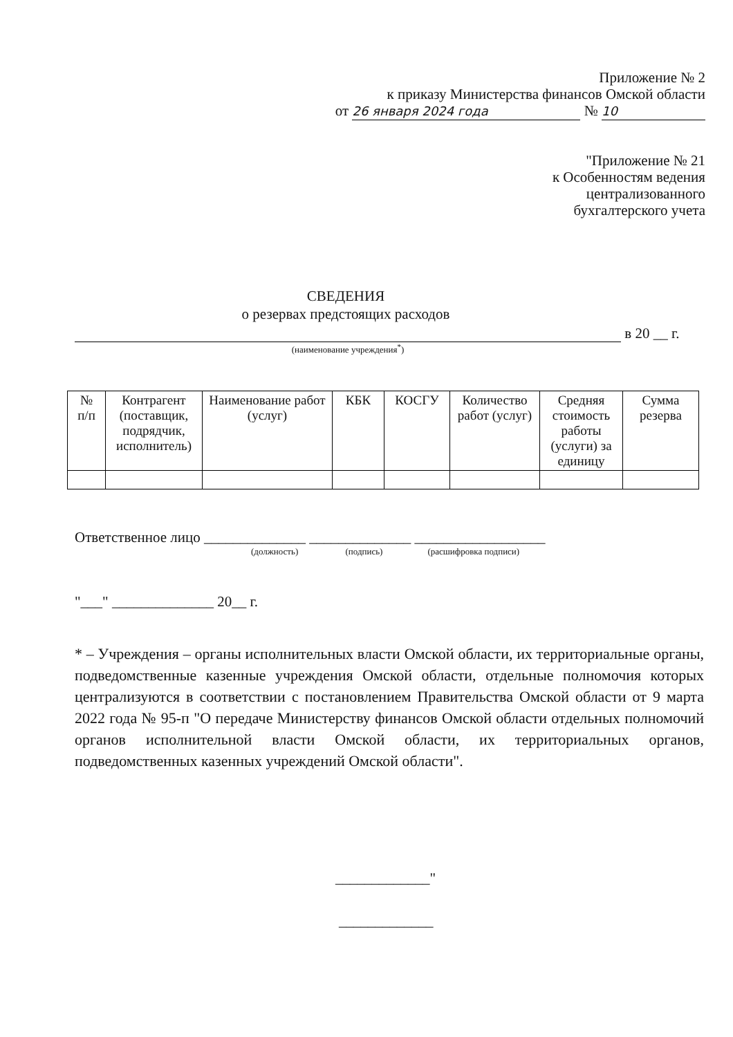Приложение № 2
к приказу Министерства финансов Омской области
от 26 января 2024 года № 10
"Приложение № 21
к Особенностям ведения
централизованного
бухгалтерского учета
СВЕДЕНИЯ
о резервах предстоящих расходов
в 20 __ г.
(наименование учреждения<sup>*</sup>)
| № п/п | Контрагент (поставщик, подрядчик, исполнитель) | Наименование работ (услуг) | КБК | КОСГУ | Количество работ (услуг) | Средняя стоимость работы (услуги) за единицу | Сумма резерва |
| --- | --- | --- | --- | --- | --- | --- | --- |
Ответственное лицо ______________ ______________ __________________
(должность) (подпись) (расшифровка подписи)
"___" ______________ 20__ г.
* – Учреждения – органы исполнительных власти Омской области, их территориальные органы, подведомственные казенные учреждения Омской области, отдельные полномочия которых централизуются в соответствии с постановлением Правительства Омской области от 9 марта 2022 года № 95-п "О передаче Министерству финансов Омской области отдельных полномочий органов исполнительной власти Омской области, их территориальных органов, подведомственных казенных учреждений Омской области".
_____________"
_____________